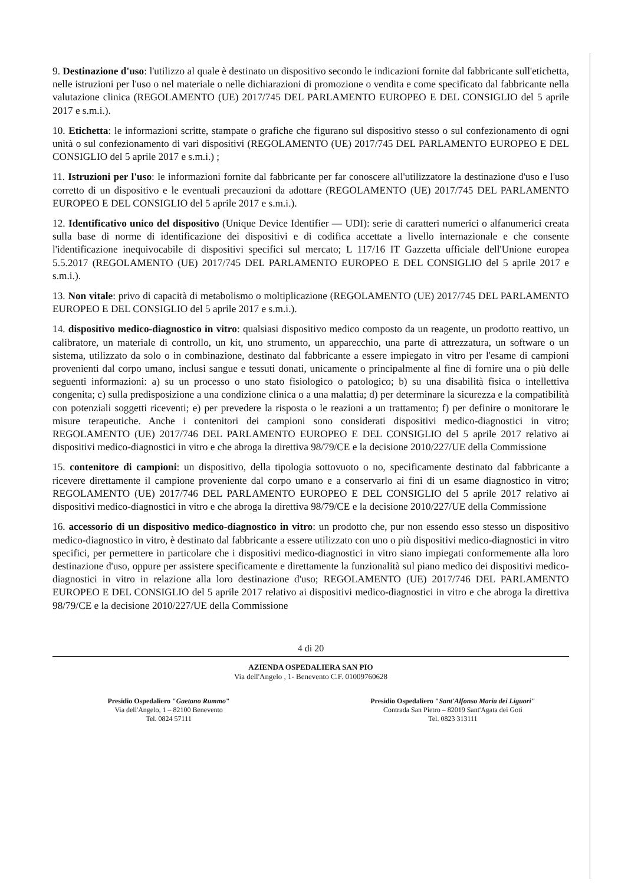9. Destinazione d'uso: l'utilizzo al quale è destinato un dispositivo secondo le indicazioni fornite dal fabbricante sull'etichetta, nelle istruzioni per l'uso o nel materiale o nelle dichiarazioni di promozione o vendita e come specificato dal fabbricante nella valutazione clinica (REGOLAMENTO (UE) 2017/745 DEL PARLAMENTO EUROPEO E DEL CONSIGLIO del 5 aprile 2017 e s.m.i.).
10. Etichetta: le informazioni scritte, stampate o grafiche che figurano sul dispositivo stesso o sul confezionamento di ogni unità o sul confezionamento di vari dispositivi (REGOLAMENTO (UE) 2017/745 DEL PARLAMENTO EUROPEO E DEL CONSIGLIO del 5 aprile 2017 e s.m.i.) ;
11. Istruzioni per l'uso: le informazioni fornite dal fabbricante per far conoscere all'utilizzatore la destinazione d'uso e l'uso corretto di un dispositivo e le eventuali precauzioni da adottare (REGOLAMENTO (UE) 2017/745 DEL PARLAMENTO EUROPEO E DEL CONSIGLIO del 5 aprile 2017 e s.m.i.).
12. Identificativo unico del dispositivo (Unique Device Identifier — UDI): serie di caratteri numerici o alfanumerici creata sulla base di norme di identificazione dei dispositivi e di codifica accettate a livello internazionale e che consente l'identificazione inequivocabile di dispositivi specifici sul mercato; L 117/16 IT Gazzetta ufficiale dell'Unione europea 5.5.2017 (REGOLAMENTO (UE) 2017/745 DEL PARLAMENTO EUROPEO E DEL CONSIGLIO del 5 aprile 2017 e s.m.i.).
13. Non vitale: privo di capacità di metabolismo o moltiplicazione (REGOLAMENTO (UE) 2017/745 DEL PARLAMENTO EUROPEO E DEL CONSIGLIO del 5 aprile 2017 e s.m.i.).
14. dispositivo medico-diagnostico in vitro: qualsiasi dispositivo medico composto da un reagente, un prodotto reattivo, un calibratore, un materiale di controllo, un kit, uno strumento, un apparecchio, una parte di attrezzatura, un software o un sistema, utilizzato da solo o in combinazione, destinato dal fabbricante a essere impiegato in vitro per l'esame di campioni provenienti dal corpo umano, inclusi sangue e tessuti donati, unicamente o principalmente al fine di fornire una o più delle seguenti informazioni: a) su un processo o uno stato fisiologico o patologico; b) su una disabilità fisica o intellettiva congenita; c) sulla predisposizione a una condizione clinica o a una malattia; d) per determinare la sicurezza e la compatibilità con potenziali soggetti riceventi; e) per prevedere la risposta o le reazioni a un trattamento; f) per definire o monitorare le misure terapeutiche. Anche i contenitori dei campioni sono considerati dispositivi medico-diagnostici in vitro; REGOLAMENTO (UE) 2017/746 DEL PARLAMENTO EUROPEO E DEL CONSIGLIO del 5 aprile 2017 relativo ai dispositivi medico-diagnostici in vitro e che abroga la direttiva 98/79/CE e la decisione 2010/227/UE della Commissione
15. contenitore di campioni: un dispositivo, della tipologia sottovuoto o no, specificamente destinato dal fabbricante a ricevere direttamente il campione proveniente dal corpo umano e a conservarlo ai fini di un esame diagnostico in vitro; REGOLAMENTO (UE) 2017/746 DEL PARLAMENTO EUROPEO E DEL CONSIGLIO del 5 aprile 2017 relativo ai dispositivi medico-diagnostici in vitro e che abroga la direttiva 98/79/CE e la decisione 2010/227/UE della Commissione
16. accessorio di un dispositivo medico-diagnostico in vitro: un prodotto che, pur non essendo esso stesso un dispositivo medico-diagnostico in vitro, è destinato dal fabbricante a essere utilizzato con uno o più dispositivi medico-diagnostici in vitro specifici, per permettere in particolare che i dispositivi medico-diagnostici in vitro siano impiegati conformemente alla loro destinazione d'uso, oppure per assistere specificamente e direttamente la funzionalità sul piano medico dei dispositivi medico-diagnostici in vitro in relazione alla loro destinazione d'uso; REGOLAMENTO (UE) 2017/746 DEL PARLAMENTO EUROPEO E DEL CONSIGLIO del 5 aprile 2017 relativo ai dispositivi medico-diagnostici in vitro e che abroga la direttiva 98/79/CE e la decisione 2010/227/UE della Commissione
4 di 20
AZIENDA OSPEDALIERA SAN PIO
Via dell'Angelo , 1- Benevento C.F. 01009760628
Presidio Ospedaliero "Gaetano Rummo"
Via dell'Angelo, 1 – 82100 Benevento
Tel. 0824 57111
Presidio Ospedaliero "Sant'Alfonso Maria dei Liguori"
Contrada San Pietro – 82019 Sant'Agata dei Goti
Tel. 0823 313111